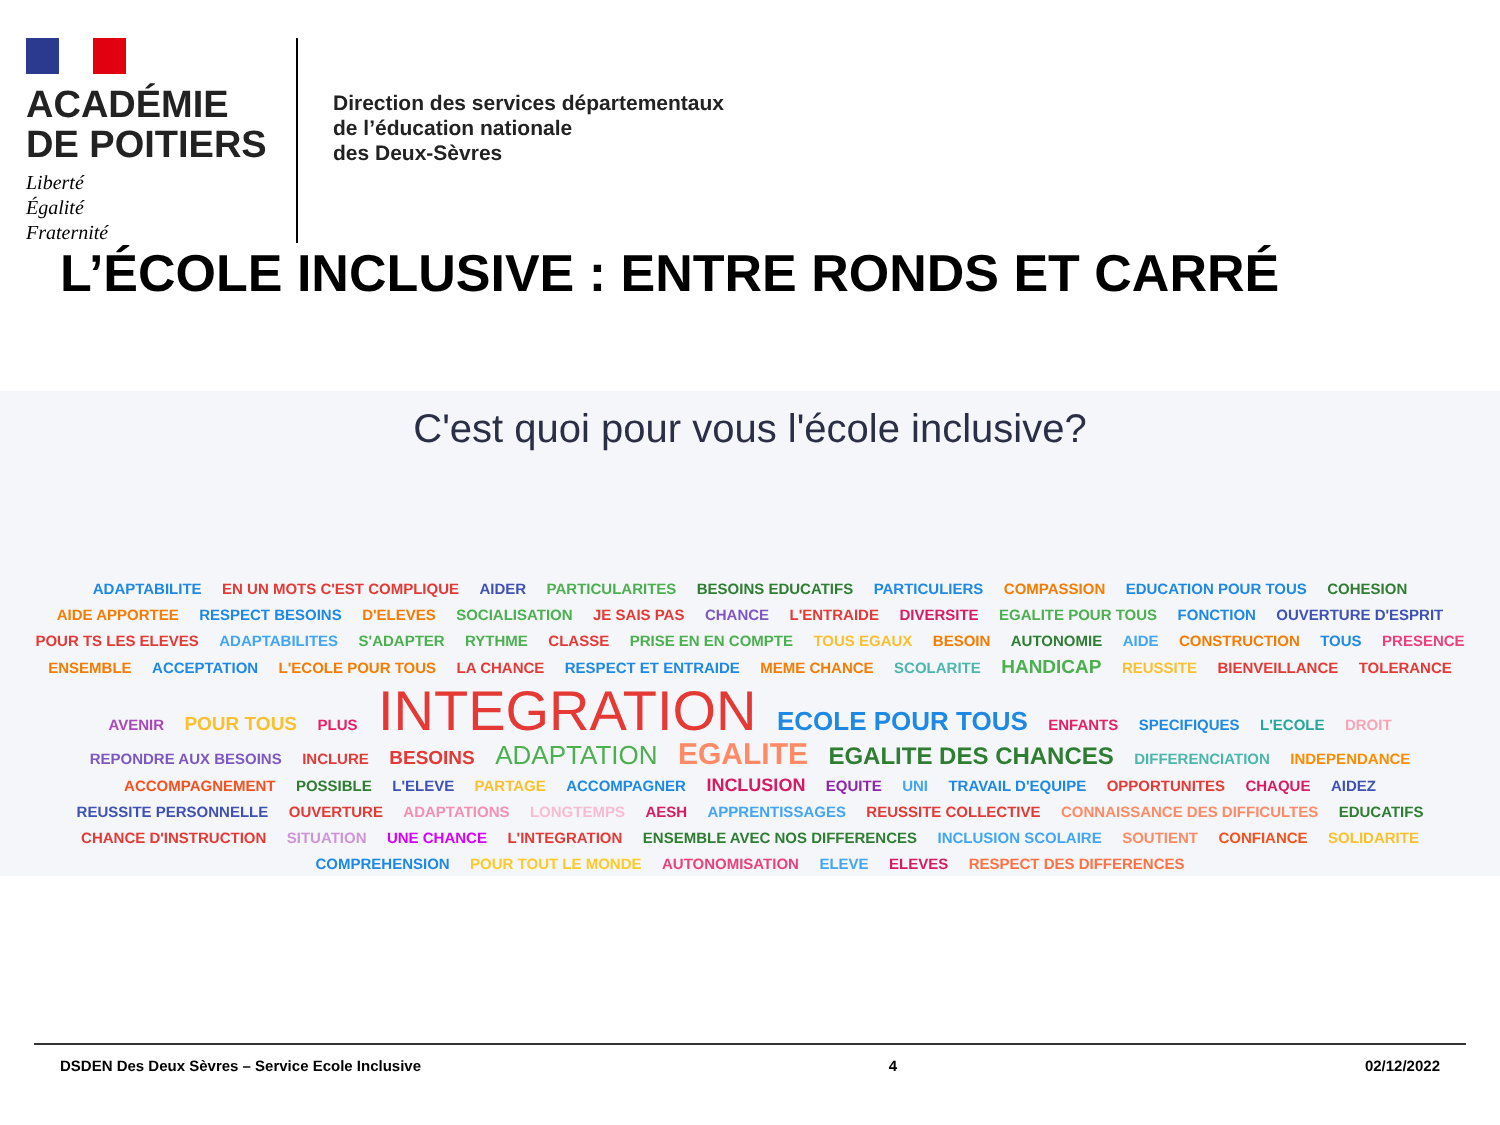ACADÉMIE
DE POITIERS
Liberté
Égalité
Fraternité
Direction des services départementaux
de l’éducation nationale
des Deux-Sèvres
L’ÉCOLE INCLUSIVE : ENTRE RONDS ET CARRÉ
C'est quoi pour vous l'école inclusive?
ADAPTABILITE EN UN MOTS C'EST COMPLIQUE AIDER PARTICULARITES BESOINS EDUCATIFS PARTICULIERS COMPASSION EDUCATION POUR TOUS COHESION AIDE APPORTEE RESPECT BESOINS D'ELEVES SOCIALISATION JE SAIS PAS CHANCE L'ENTRAIDE DIVERSITE EGALITE POUR TOUS FONCTION OUVERTURE D'ESPRIT POUR TS LES ELEVES ADAPTABILITES S'ADAPTER RYTHME CLASSE PRISE EN EN COMPTE TOUS EGAUX BESOIN AUTONOMIE AIDE CONSTRUCTION TOUS PRESENCE ENSEMBLE ACCEPTATION L'ECOLE POUR TOUS LA CHANCE RESPECT ET ENTRAIDE MEME CHANCE SCOLARITE HANDICAP REUSSITE BIENVEILLANCE TOLERANCE AVENIR POUR TOUS PLUS INTEGRATION ECOLE POUR TOUS ENFANTS SPECIFIQUES L'ECOLE DROIT REPONDRE AUX BESOINS INCLURE BESOINS ADAPTATION EGALITE EGALITE DES CHANCES DIFFERENCIATION INDEPENDANCE ACCOMPAGNEMENT POSSIBLE L'ELEVE PARTAGE ACCOMPAGNER INCLUSION EQUITE UNI TRAVAIL D'EQUIPE OPPORTUNITES CHAQUE AIDEZ REUSSITE PERSONNELLE OUVERTURE ADAPTATIONS LONGTEMPS AESH APPRENTISSAGES REUSSITE COLLECTIVE CONNAISSANCE DES DIFFICULTES EDUCATIFS CHANCE D'INSTRUCTION SITUATION UNE CHANCE L'INTEGRATION ENSEMBLE AVEC NOS DIFFERENCES INCLUSION SCOLAIRE SOUTIENT CONFIANCE SOLIDARITE COMPREHENSION POUR TOUT LE MONDE AUTONOMISATION ELEVE ELEVES RESPECT DES DIFFERENCES
DSDEN Des Deux Sèvres – Service Ecole Inclusive 4 02/12/2022